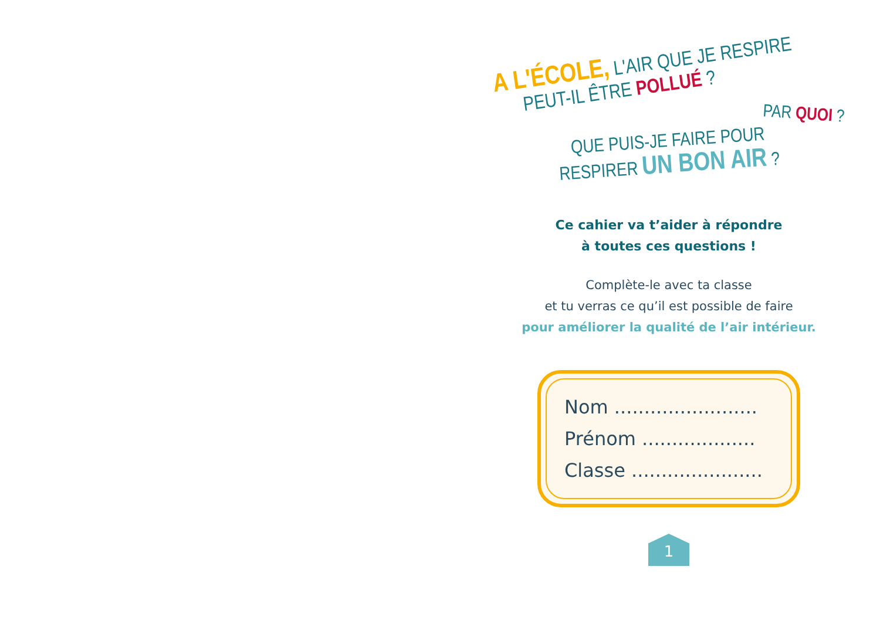A L'ÉCOLE, L'AIR QUE JE RESPIRE
PEUT-IL ÊTRE POLLUÉ ?
PAR QUOI ?
QUE PUIS-JE FAIRE POUR
RESPIRER UN BON AIR ?
Ce cahier va t’aider à répondre
à toutes ces questions !
Complète-le avec ta classe
et tu verras ce qu’il est possible de faire
pour améliorer la qualité de l’air intérieur.
Nom ........................
Prénom ...................
Classe ......................
1